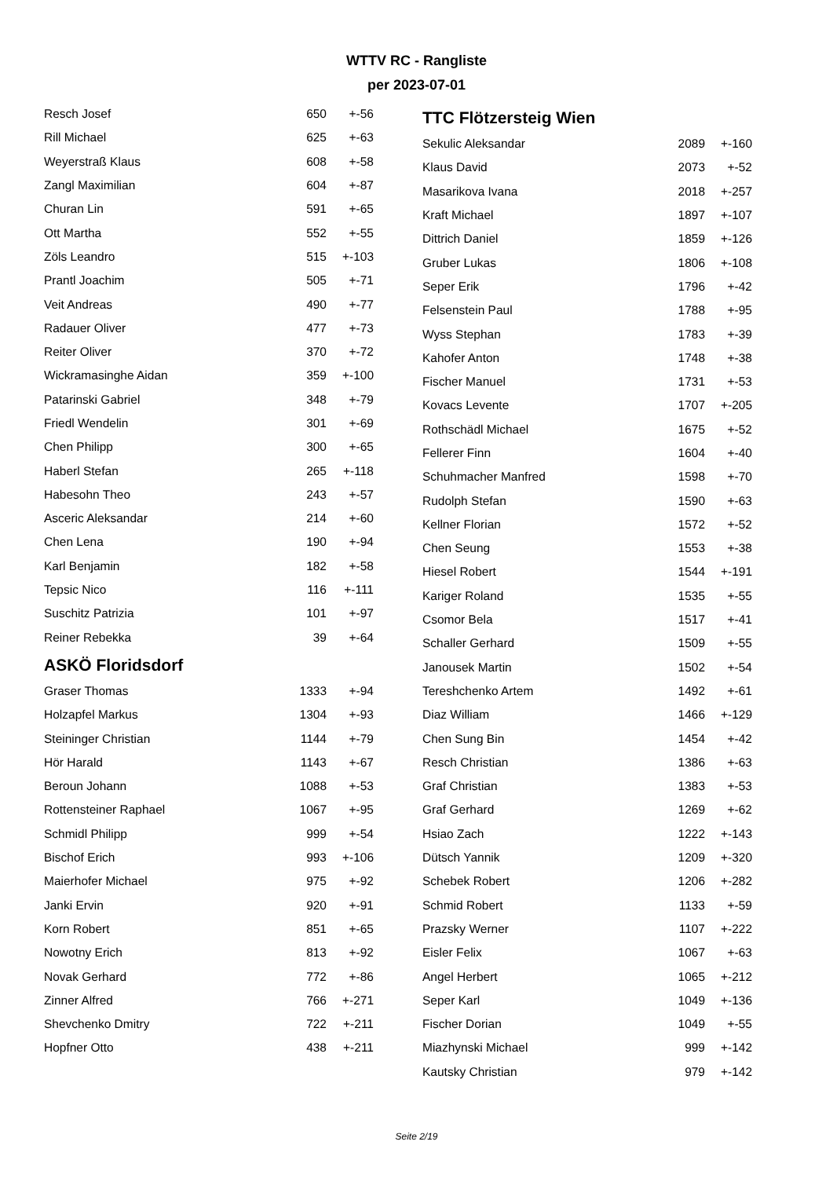WTTV RC - Rangliste
per 2023-07-01
| Resch Josef | 650 | +-56 |
| Rill Michael | 625 | +-63 |
| Weyerstraß Klaus | 608 | +-58 |
| Zangl Maximilian | 604 | +-87 |
| Churan Lin | 591 | +-65 |
| Ott Martha | 552 | +-55 |
| Zöls Leandro | 515 | +-103 |
| Prantl Joachim | 505 | +-71 |
| Veit Andreas | 490 | +-77 |
| Radauer Oliver | 477 | +-73 |
| Reiter Oliver | 370 | +-72 |
| Wickramasinghe Aidan | 359 | +-100 |
| Patarinski Gabriel | 348 | +-79 |
| Friedl Wendelin | 301 | +-69 |
| Chen Philipp | 300 | +-65 |
| Haberl Stefan | 265 | +-118 |
| Habesohn Theo | 243 | +-57 |
| Asceric Aleksandar | 214 | +-60 |
| Chen Lena | 190 | +-94 |
| Karl Benjamin | 182 | +-58 |
| Tepsic Nico | 116 | +-111 |
| Suschitz Patrizia | 101 | +-97 |
| Reiner Rebekka | 39 | +-64 |
ASKÖ Floridsdorf
| Graser Thomas | 1333 | +-94 |
| Holzapfel Markus | 1304 | +-93 |
| Steininger Christian | 1144 | +-79 |
| Hör Harald | 1143 | +-67 |
| Beroun Johann | 1088 | +-53 |
| Rottensteiner Raphael | 1067 | +-95 |
| Schmidl Philipp | 999 | +-54 |
| Bischof Erich | 993 | +-106 |
| Maierhofer Michael | 975 | +-92 |
| Janki Ervin | 920 | +-91 |
| Korn Robert | 851 | +-65 |
| Nowotny Erich | 813 | +-92 |
| Novak Gerhard | 772 | +-86 |
| Zinner Alfred | 766 | +-271 |
| Shevchenko Dmitry | 722 | +-211 |
| Hopfner Otto | 438 | +-211 |
TTC Flötzersteig Wien
| Sekulic Aleksandar | 2089 | +-160 |
| Klaus David | 2073 | +-52 |
| Masarikova Ivana | 2018 | +-257 |
| Kraft Michael | 1897 | +-107 |
| Dittrich Daniel | 1859 | +-126 |
| Gruber Lukas | 1806 | +-108 |
| Seper Erik | 1796 | +-42 |
| Felsenstein Paul | 1788 | +-95 |
| Wyss Stephan | 1783 | +-39 |
| Kahofer Anton | 1748 | +-38 |
| Fischer Manuel | 1731 | +-53 |
| Kovacs Levente | 1707 | +-205 |
| Rothschädl Michael | 1675 | +-52 |
| Fellerer Finn | 1604 | +-40 |
| Schuhmacher Manfred | 1598 | +-70 |
| Rudolph Stefan | 1590 | +-63 |
| Kellner Florian | 1572 | +-52 |
| Chen Seung | 1553 | +-38 |
| Hiesel Robert | 1544 | +-191 |
| Kariger Roland | 1535 | +-55 |
| Csomor Bela | 1517 | +-41 |
| Schaller Gerhard | 1509 | +-55 |
| Janousek Martin | 1502 | +-54 |
| Tereshchenko Artem | 1492 | +-61 |
| Diaz William | 1466 | +-129 |
| Chen Sung Bin | 1454 | +-42 |
| Resch Christian | 1386 | +-63 |
| Graf Christian | 1383 | +-53 |
| Graf Gerhard | 1269 | +-62 |
| Hsiao Zach | 1222 | +-143 |
| Dütsch Yannik | 1209 | +-320 |
| Schebek Robert | 1206 | +-282 |
| Schmid Robert | 1133 | +-59 |
| Prazsky Werner | 1107 | +-222 |
| Eisler Felix | 1067 | +-63 |
| Angel Herbert | 1065 | +-212 |
| Seper Karl | 1049 | +-136 |
| Fischer Dorian | 1049 | +-55 |
| Miazhynski Michael | 999 | +-142 |
| Kautsky Christian | 979 | +-142 |
Seite 2/19